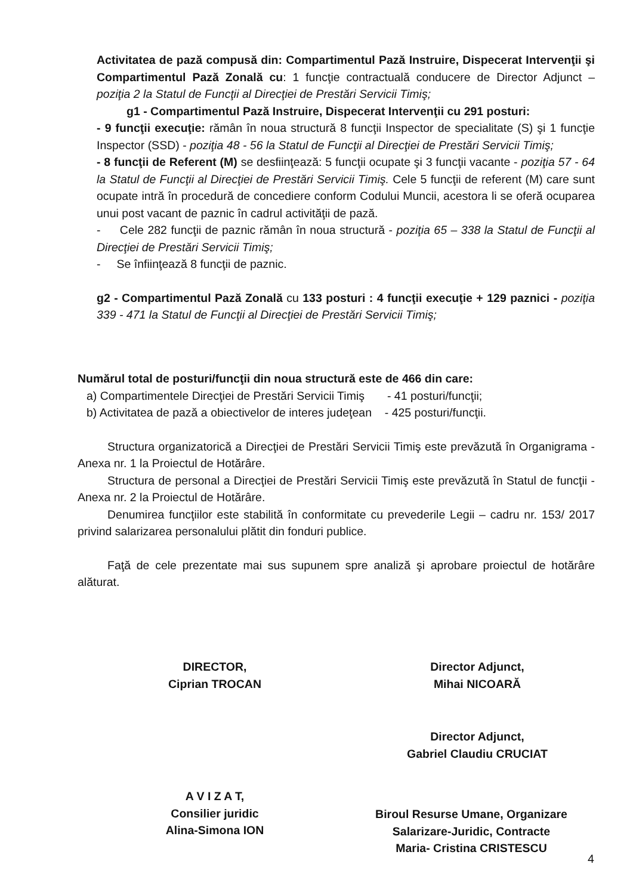Activitatea de pază compusă din: Compartimentul Pază Instruire, Dispecerat Intervenţii şi Compartimentul Pază Zonală cu: 1 funcţie contractuală conducere de Director Adjunct – poziţia 2 la Statul de Funcţii al Direcţiei de Prestări Servicii Timiş;
g1 - Compartimentul Pază Instruire, Dispecerat Intervenţii cu 291 posturi:
- 9 funcţii execuţie: rămân în noua structură 8 funcţii Inspector de specialitate (S) şi 1 funcţie Inspector (SSD) - poziţia 48 - 56 la Statul de Funcţii al Direcţiei de Prestări Servicii Timiş;
- 8 funcţii de Referent (M) se desfiinţează: 5 funcţii ocupate şi 3 funcţii vacante - poziţia 57 - 64 la Statul de Funcţii al Direcţiei de Prestări Servicii Timiş. Cele 5 funcţii de referent (M) care sunt ocupate intră în procedură de concediere conform Codului Muncii, acestora li se oferă ocuparea unui post vacant de paznic în cadrul activităţii de pază.
- Cele 282 funcţii de paznic rămân în noua structură - poziţia 65 – 338 la Statul de Funcţii al Direcţiei de Prestări Servicii Timiş;
- Se înfiinţează 8 funcţii de paznic.
g2 - Compartimentul Pază Zonală cu 133 posturi : 4 funcţii execuţie + 129 paznici - poziţia 339 - 471 la Statul de Funcţii al Direcţiei de Prestări Servicii Timiş;
Numărul total de posturi/funcţii din noua structură este de 466 din care:
a) Compartimentele Direcţiei de Prestări Servicii Timiş - 41 posturi/funcţii;
b) Activitatea de pază a obiectivelor de interes judeţean - 425 posturi/funcţii.
Structura organizatorică a Direcţiei de Prestări Servicii Timiş este prevăzută în Organigrama - Anexa nr. 1 la Proiectul de Hotărâre.
Structura de personal a Direcţiei de Prestări Servicii Timiş este prevăzută în Statul de funcţii - Anexa nr. 2 la Proiectul de Hotărâre.
Denumirea funcţiilor este stabilită în conformitate cu prevederile Legii – cadru nr. 153/ 2017 privind salarizarea personalului plătit din fonduri publice.
Faţă de cele prezentate mai sus supunem spre analiză şi aprobare proiectul de hotărâre alăturat.
DIRECTOR,
Ciprian TROCAN
Director Adjunct,
Mihai NICOARĂ
Director Adjunct,
Gabriel Claudiu CRUCIAT
A V I Z A T,
Consilier juridic
Alina-Simona ION
Biroul Resurse Umane, Organizare
Salarizare-Juridic, Contracte
Maria- Cristina CRISTESCU
4